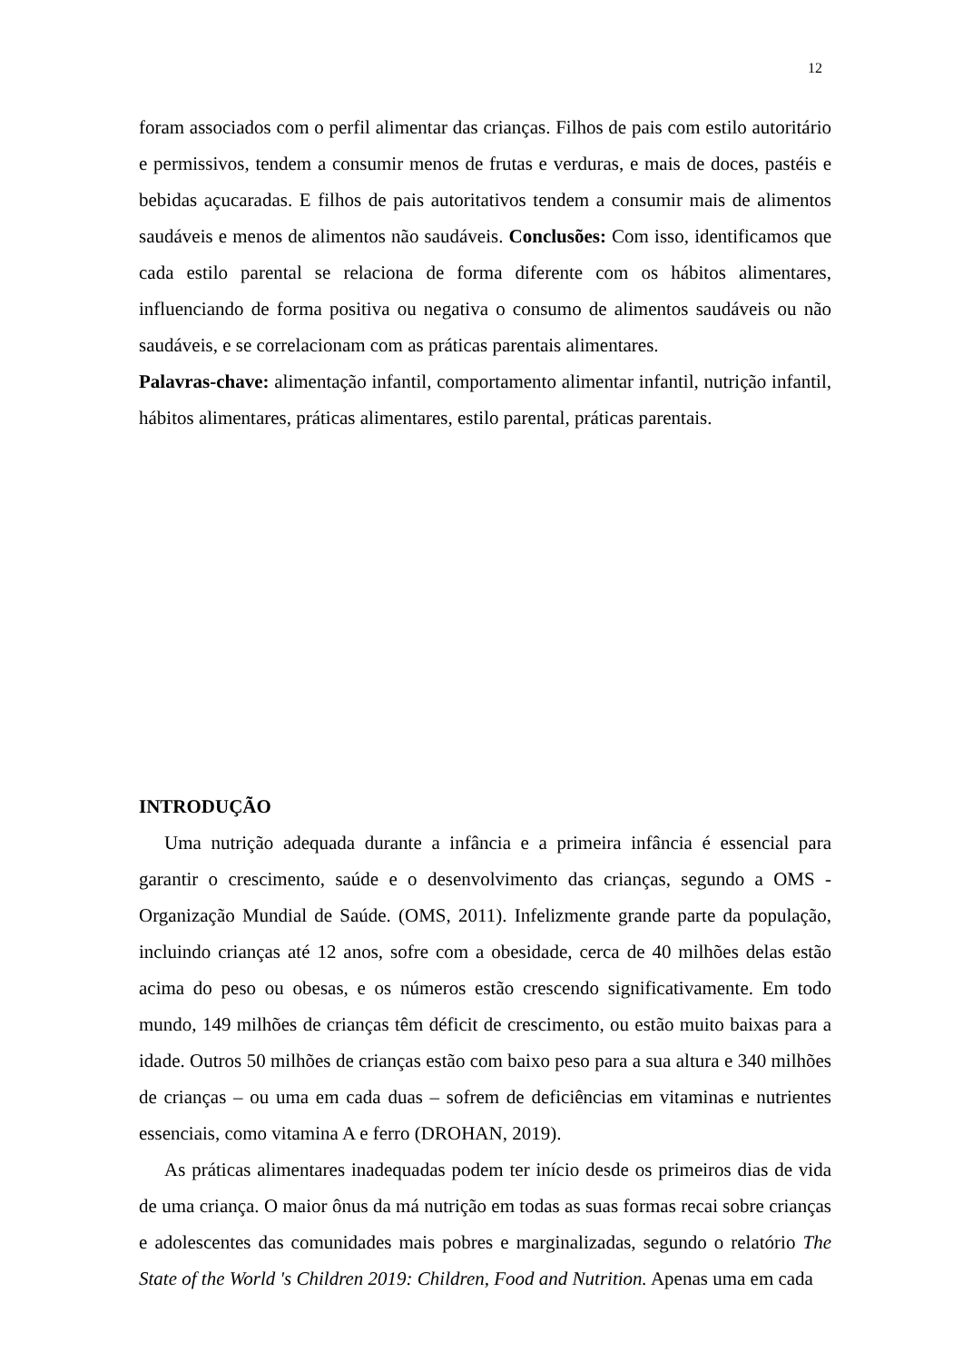12
foram associados com o perfil alimentar das crianças. Filhos de pais com estilo autoritário e permissivos, tendem a consumir menos de frutas e verduras, e mais de doces, pastéis e bebidas açucaradas. E filhos de pais autoritativos tendem a consumir mais de alimentos saudáveis e menos de alimentos não saudáveis. Conclusões: Com isso, identificamos que cada estilo parental se relaciona de forma diferente com os hábitos alimentares, influenciando de forma positiva ou negativa o consumo de alimentos saudáveis ou não saudáveis, e se correlacionam com as práticas parentais alimentares.
Palavras-chave: alimentação infantil, comportamento alimentar infantil, nutrição infantil, hábitos alimentares, práticas alimentares, estilo parental, práticas parentais.
INTRODUÇÃO
Uma nutrição adequada durante a infância e a primeira infância é essencial para garantir o crescimento, saúde e o desenvolvimento das crianças, segundo a OMS - Organização Mundial de Saúde. (OMS, 2011). Infelizmente grande parte da população, incluindo crianças até 12 anos, sofre com a obesidade, cerca de 40 milhões delas estão acima do peso ou obesas, e os números estão crescendo significativamente. Em todo mundo, 149 milhões de crianças têm déficit de crescimento, ou estão muito baixas para a idade. Outros 50 milhões de crianças estão com baixo peso para a sua altura e 340 milhões de crianças – ou uma em cada duas – sofrem de deficiências em vitaminas e nutrientes essenciais, como vitamina A e ferro (DROHAN, 2019).
As práticas alimentares inadequadas podem ter início desde os primeiros dias de vida de uma criança. O maior ônus da má nutrição em todas as suas formas recai sobre crianças e adolescentes das comunidades mais pobres e marginalizadas, segundo o relatório The State of the World 's Children 2019: Children, Food and Nutrition. Apenas uma em cada